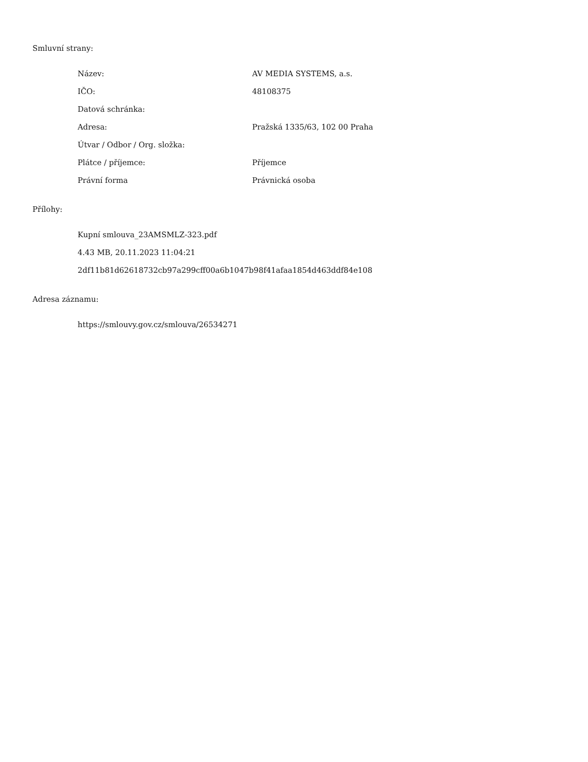Smluvní strany:
| Název: | AV MEDIA SYSTEMS, a.s. |
| IČO: | 48108375 |
| Datová schránka: | |
| Adresa: | Pražská 1335/63, 102 00 Praha |
| Útvar / Odbor / Org. složka: | |
| Plátce / příjemce: | Příjemce |
| Právní forma | Právnická osoba |
Přílohy:
Kupní smlouva_23AMSMLZ-323.pdf
4.43 MB, 20.11.2023 11:04:21
2df11b81d62618732cb97a299cff00a6b1047b98f41afaa1854d463ddf84e108
Adresa záznamu:
https://smlouvy.gov.cz/smlouva/26534271